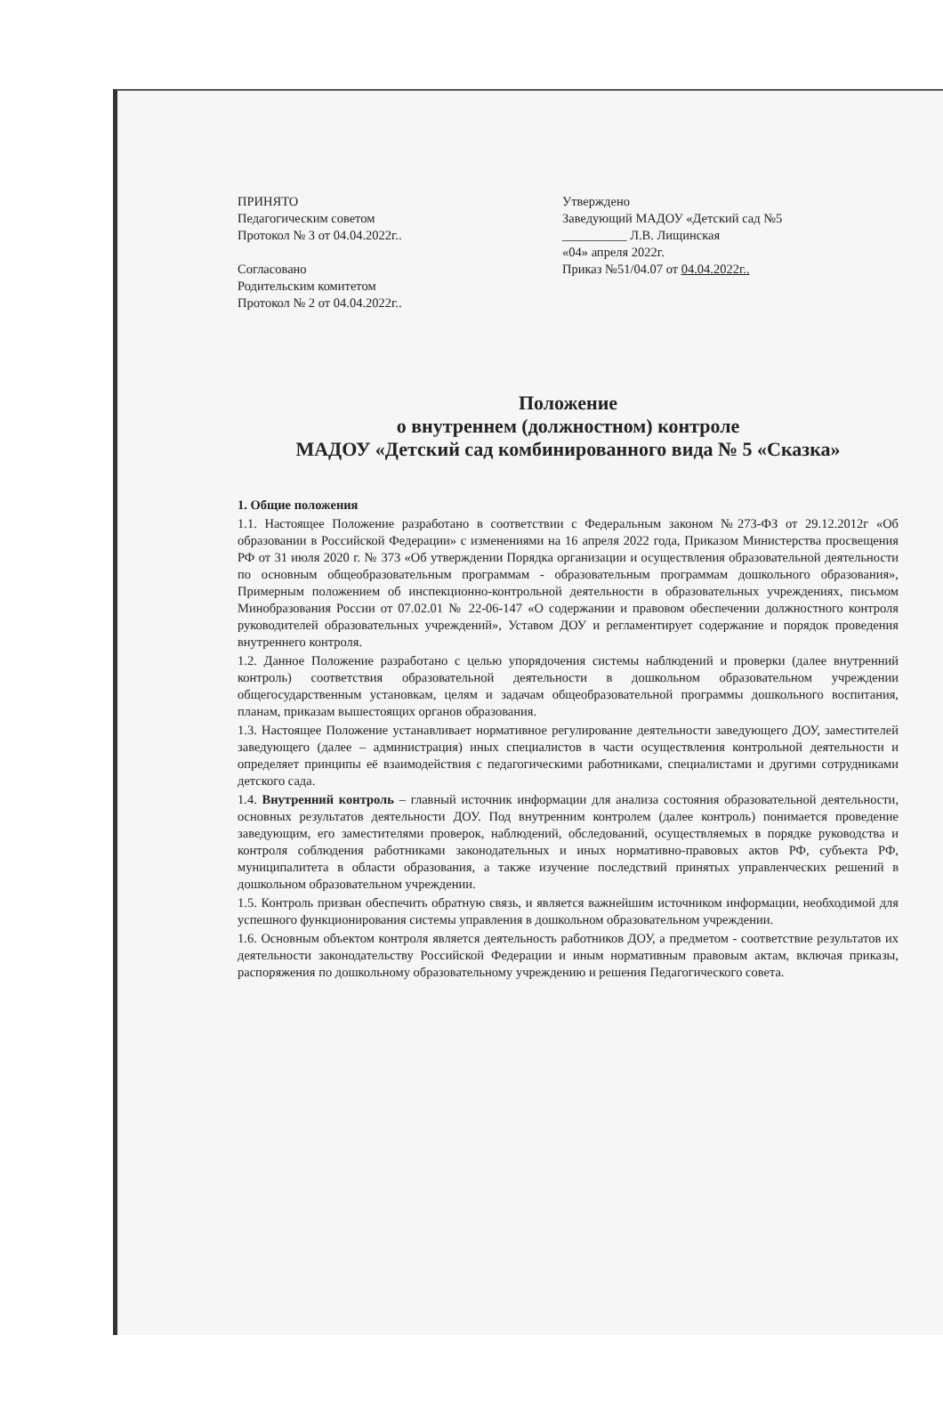ПРИНЯТО
Педагогическим советом
Протокол № 3 от 04.04.2022г..
Согласовано
Родительским комитетом
Протокол № 2 от 04.04.2022г..
Утверждено
Заведующий МАДОУ «Детский сад №5
__________ Л.В. Лищинская
«04» апреля 2022г.
Приказ №51/04.07 от 04.04.2022г..
Положение
о внутреннем (должностном) контроле
МАДОУ «Детский сад комбинированного вида № 5 «Сказка»
1. Общие положения
1.1. Настоящее Положение разработано в соответствии с Федеральным законом №273-ФЗ от 29.12.2012г «Об образовании в Российской Федерации» с изменениями на 16 апреля 2022 года, Приказом Министерства просвещения РФ от 31 июля 2020 г. № 373 «Об утверждении Порядка организации и осуществления образовательной деятельности по основным общеобразовательным программам - образовательным программам дошкольного образования», Примерным положением об инспекционно-контрольной деятельности в образовательных учреждениях, письмом Минобразования России от 07.02.01 № 22-06-147 «О содержании и правовом обеспечении должностного контроля руководителей образовательных учреждений», Уставом ДОУ и регламентирует содержание и порядок проведения внутреннего контроля.
1.2. Данное Положение разработано с целью упорядочения системы наблюдений и проверки (далее внутренний контроль) соответствия образовательной деятельности в дошкольном образовательном учреждении общегосударственным установкам, целям и задачам общеобразовательной программы дошкольного воспитания, планам, приказам вышестоящих органов образования.
1.3. Настоящее Положение устанавливает нормативное регулирование деятельности заведующего ДОУ, заместителей заведующего (далее – администрация) иных специалистов в части осуществления контрольной деятельности и определяет принципы её взаимодействия с педагогическими работниками, специалистами и другими сотрудниками детского сада.
1.4. Внутренний контроль – главный источник информации для анализа состояния образовательной деятельности, основных результатов деятельности ДОУ. Под внутренним контролем (далее контроль) понимается проведение заведующим, его заместителями проверок, наблюдений, обследований, осуществляемых в порядке руководства и контроля соблюдения работниками законодательных и иных нормативно-правовых актов РФ, субъекта РФ, муниципалитета в области образования, а также изучение последствий принятых управленческих решений в дошкольном образовательном учреждении.
1.5. Контроль призван обеспечить обратную связь, и является важнейшим источником информации, необходимой для успешного функционирования системы управления в дошкольном образовательном учреждении.
1.6. Основным объектом контроля является деятельность работников ДОУ, а предметом - соответствие результатов их деятельности законодательству Российской Федерации и иным нормативным правовым актам, включая приказы, распоряжения по дошкольному образовательному учреждению и решения Педагогического совета.